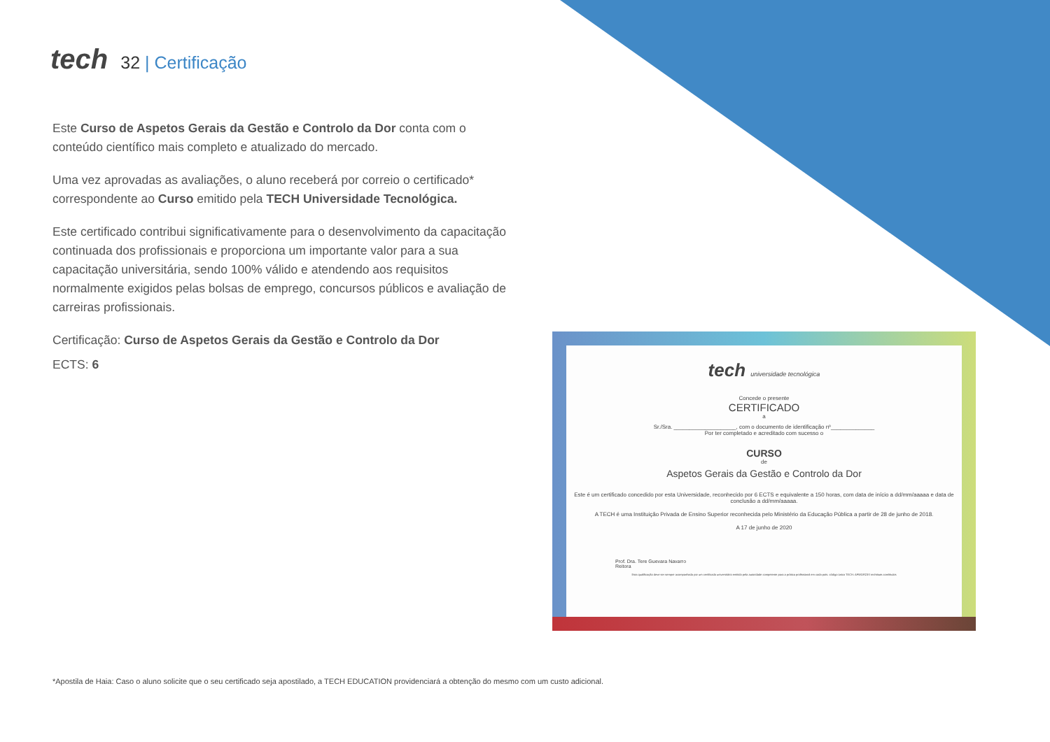tech
32 | Certificação
Este Curso de Aspetos Gerais da Gestão e Controlo da Dor conta com o conteúdo científico mais completo e atualizado do mercado.
Uma vez aprovadas as avaliações, o aluno receberá por correio o certificado* correspondente ao Curso emitido pela TECH Universidade Tecnológica.
Este certificado contribui significativamente para o desenvolvimento da capacitação continuada dos profissionais e proporciona um importante valor para a sua capacitação universitária, sendo 100% válido e atendendo aos requisitos normalmente exigidos pelas bolsas de emprego, concursos públicos e avaliação de carreiras profissionais.
Certificação: Curso de Aspetos Gerais da Gestão e Controlo da Dor
ECTS: 6
tech universidade tecnológica
Concede o presente
CERTIFICADO
a
Sr./Sra. ____________________, com o documento de identificação nº______________
Por ter completado e acreditado com sucesso o
CURSO
de
Aspetos Gerais da Gestão e Controlo da Dor
Este é um certificado concedido por esta Universidade, reconhecido por 6 ECTS e equivalente a 150 horas, com data de início a dd/mm/aaaaa e data de conclusão a dd/mm/aaaaa.
A TECH é uma Instituição Privada de Ensino Superior reconhecida pelo Ministério da Educação Pública a partir de 28 de junho de 2018.
A 17 de junho de 2020
Prof. Dra. Tere Guevara Navarro
Reitora
Esta qualificação deve ser sempre acompanhada por um certificado universitário emitido pela autoridade competente para a prática profissional em cada país. código único TECH: AFWOR23S techtitute.com/titulos
*Apostila de Haia: Caso o aluno solicite que o seu certificado seja apostilado, a TECH EDUCATION providenciará a obtenção do mesmo com um custo adicional.